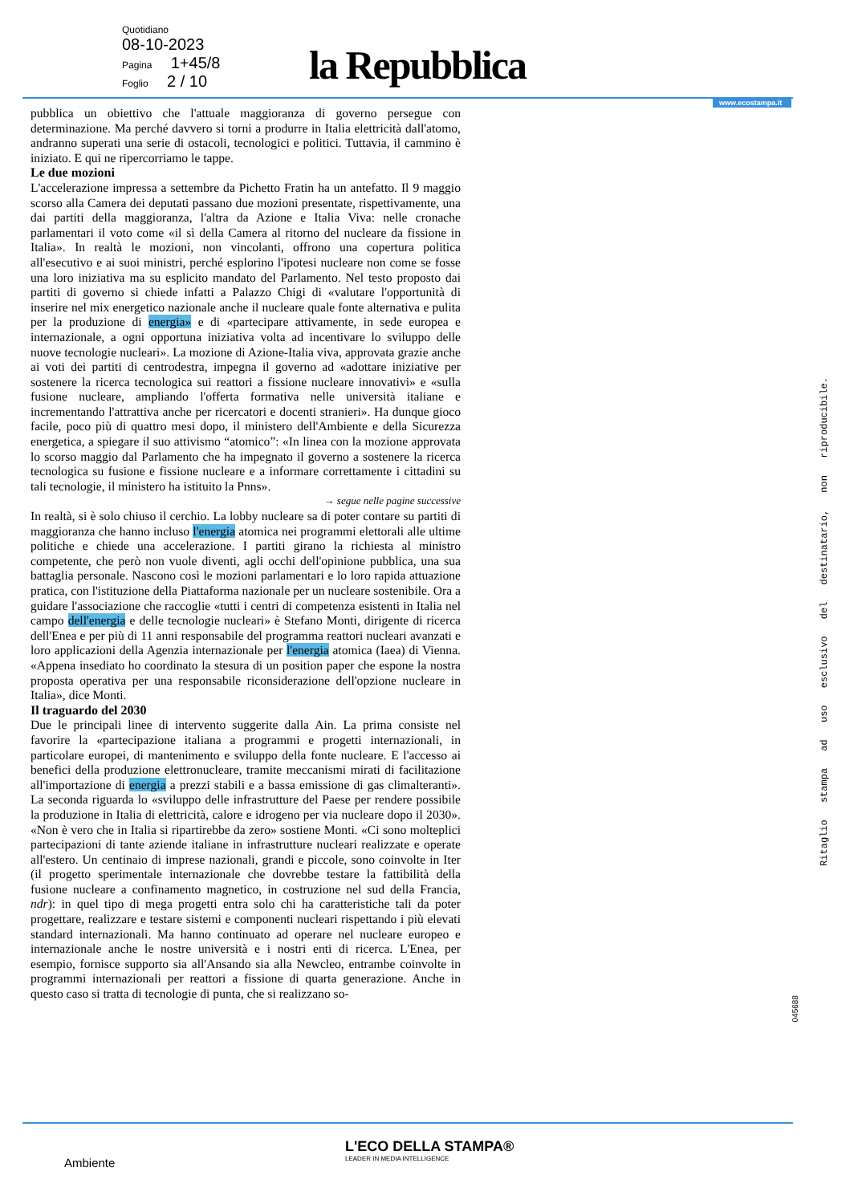Quotidiano
08-10-2023
Pagina 1+45/8
Foglio 2 / 10
la Repubblica
www.ecostampa.it
pubblica un obiettivo che l'attuale maggioranza di governo persegue con determinazione. Ma perché davvero si torni a produrre in Italia elettricità dall'atomo, andranno superati una serie di ostacoli, tecnologici e politici. Tuttavia, il cammino è iniziato. E qui ne ripercorriamo le tappe.
Le due mozioni
L'accelerazione impressa a settembre da Pichetto Fratin ha un antefatto. Il 9 maggio scorso alla Camera dei deputati passano due mozioni presentate, rispettivamente, una dai partiti della maggioranza, l'altra da Azione e Italia Viva: nelle cronache parlamentari il voto come «il sì della Camera al ritorno del nucleare da fissione in Italia». In realtà le mozioni, non vincolanti, offrono una copertura politica all'esecutivo e ai suoi ministri, perché esplorino l'ipotesi nucleare non come se fosse una loro iniziativa ma su esplicito mandato del Parlamento. Nel testo proposto dai partiti di governo si chiede infatti a Palazzo Chigi di «valutare l'opportunità di inserire nel mix energetico nazionale anche il nucleare quale fonte alternativa e pulita per la produzione di energia» e di «partecipare attivamente, in sede europea e internazionale, a ogni opportuna iniziativa volta ad incentivare lo sviluppo delle nuove tecnologie nucleari». La mozione di Azione-Italia viva, approvata grazie anche ai voti dei partiti di centrodestra, impegna il governo ad «adottare iniziative per sostenere la ricerca tecnologica sui reattori a fissione nucleare innovativi» e «sulla fusione nucleare, ampliando l'offerta formativa nelle università italiane e incrementando l'attrattiva anche per ricercatori e docenti stranieri». Ha dunque gioco facile, poco più di quattro mesi dopo, il ministero dell'Ambiente e della Sicurezza energetica, a spiegare il suo attivismo “atomico”: «In linea con la mozione approvata lo scorso maggio dal Parlamento che ha impegnato il governo a sostenere la ricerca tecnologica su fusione e fissione nucleare e a informare correttamente i cittadini su tali tecnologie, il ministero ha istituito la Pnns».
→ segue nelle pagine successive
In realtà, si è solo chiuso il cerchio. La lobby nucleare sa di poter contare su partiti di maggioranza che hanno incluso l'energia atomica nei programmi elettorali alle ultime politiche e chiede una accelerazione. I partiti girano la richiesta al ministro competente, che però non vuole diventi, agli occhi dell'opinione pubblica, una sua battaglia personale. Nascono così le mozioni parlamentari e lo loro rapida attuazione pratica, con l'istituzione della Piattaforma nazionale per un nucleare sostenibile. Ora a guidare l'associazione che raccoglie «tutti i centri di competenza esistenti in Italia nel campo dell'energia e delle tecnologie nucleari» è Stefano Monti, dirigente di ricerca dell'Enea e per più di 11 anni responsabile del programma reattori nucleari avanzati e loro applicazioni della Agenzia internazionale per l'energia atomica (Iaea) di Vienna. «Appena insediato ho coordinato la stesura di un position paper che espone la nostra proposta operativa per una responsabile riconsiderazione dell'opzione nucleare in Italia», dice Monti.
Il traguardo del 2030
Due le principali linee di intervento suggerite dalla Ain. La prima consiste nel favorire la «partecipazione italiana a programmi e progetti internazionali, in particolare europei, di mantenimento e sviluppo della fonte nucleare. E l'accesso ai benefici della produzione elettronucleare, tramite meccanismi mirati di facilitazione all'importazione di energia a prezzi stabili e a bassa emissione di gas climalteranti». La seconda riguarda lo «sviluppo delle infrastrutture del Paese per rendere possibile la produzione in Italia di elettricità, calore e idrogeno per via nucleare dopo il 2030». «Non è vero che in Italia si ripartirebbe da zero» sostiene Monti. «Ci sono molteplici partecipazioni di tante aziende italiane in infrastrutture nucleari realizzate e operate all'estero. Un centinaio di imprese nazionali, grandi e piccole, sono coinvolte in Iter (il progetto sperimentale internazionale che dovrebbe testare la fattibilità della fusione nucleare a confinamento magnetico, in costruzione nel sud della Francia, ndr): in quel tipo di mega progetti entra solo chi ha caratteristiche tali da poter progettare, realizzare e testare sistemi e componenti nucleari rispettando i più elevati standard internazionali. Ma hanno continuato ad operare nel nucleare europeo e internazionale anche le nostre università e i nostri enti di ricerca. L'Enea, per esempio, fornisce supporto sia all'Ansando sia alla Newcleo, entrambe coinvolte in programmi internazionali per reattori a fissione di quarta generazione. Anche in questo caso si tratta di tecnologie di punta, che si realizzano so-
Ritaglio stampa ad uso esclusivo del destinatario, non riproducibile.
045688
L'ECO DELLA STAMPA®
LEADER IN MEDIA INTELLIGENCE
Ambiente